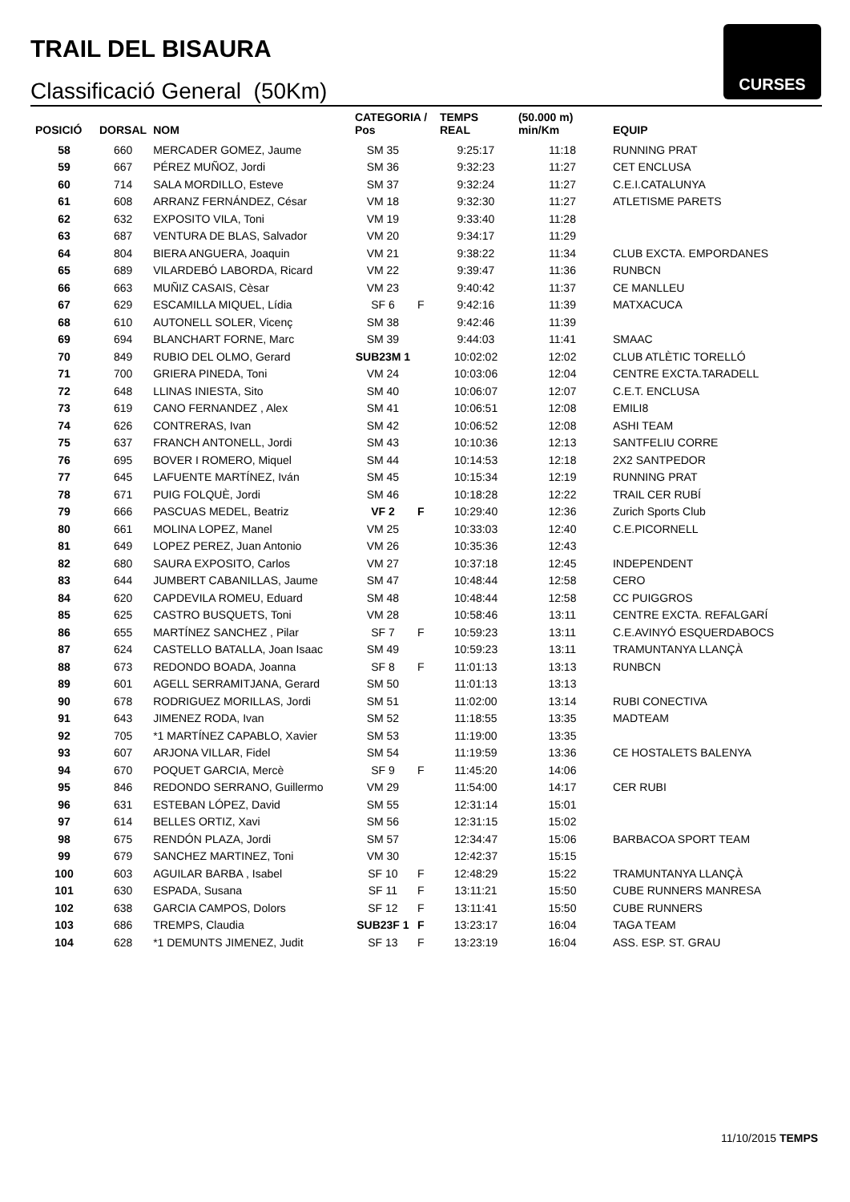TRAIL DEL BISAURA
Classificació General (50Km)
CURSES
| POSICIÓ | DORSAL | NOM | CATEGORIA / Pos | | TEMPS REAL | (50.000 m) min/Km | EQUIP |
| --- | --- | --- | --- | --- | --- | --- | --- |
| 58 | 660 | MERCADER GOMEZ, Jaume | SM 35 | | 9:25:17 | 11:18 | RUNNING PRAT |
| 59 | 667 | PÉREZ MUÑOZ, Jordi | SM 36 | | 9:32:23 | 11:27 | CET ENCLUSA |
| 60 | 714 | SALA MORDILLO, Esteve | SM 37 | | 9:32:24 | 11:27 | C.E.I.CATALUNYA |
| 61 | 608 | ARRANZ FERNÁNDEZ, César | VM 18 | | 9:32:30 | 11:27 | ATLETISME PARETS |
| 62 | 632 | EXPOSITO VILA, Toni | VM 19 | | 9:33:40 | 11:28 | |
| 63 | 687 | VENTURA DE BLAS, Salvador | VM 20 | | 9:34:17 | 11:29 | |
| 64 | 804 | BIERA ANGUERA, Joaquin | VM 21 | | 9:38:22 | 11:34 | CLUB EXCTA. EMPORDANES |
| 65 | 689 | VILARDEBÓ LABORDA, Ricard | VM 22 | | 9:39:47 | 11:36 | RUNBCN |
| 66 | 663 | MUÑIZ CASAIS, Cèsar | VM 23 | | 9:40:42 | 11:37 | CE MANLLEU |
| 67 | 629 | ESCAMILLA MIQUEL, Lídia | SF 6 | F | 9:42:16 | 11:39 | MATXACUCA |
| 68 | 610 | AUTONELL SOLER, Vicenç | SM 38 | | 9:42:46 | 11:39 | |
| 69 | 694 | BLANCHART FORNE, Marc | SM 39 | | 9:44:03 | 11:41 | SMAAC |
| 70 | 849 | RUBIO DEL OLMO, Gerard | SUB23M 1 | | 10:02:02 | 12:02 | CLUB ATLÈTIC TORELLÓ |
| 71 | 700 | GRIERA PINEDA, Toni | VM 24 | | 10:03:06 | 12:04 | CENTRE EXCTA.TARADELL |
| 72 | 648 | LLINAS INIESTA, Sito | SM 40 | | 10:06:07 | 12:07 | C.E.T. ENCLUSA |
| 73 | 619 | CANO FERNANDEZ , Alex | SM 41 | | 10:06:51 | 12:08 | EMILI8 |
| 74 | 626 | CONTRERAS, Ivan | SM 42 | | 10:06:52 | 12:08 | ASHI TEAM |
| 75 | 637 | FRANCH ANTONELL, Jordi | SM 43 | | 10:10:36 | 12:13 | SANTFELIU CORRE |
| 76 | 695 | BOVER I ROMERO, Miquel | SM 44 | | 10:14:53 | 12:18 | 2X2 SANTPEDOR |
| 77 | 645 | LAFUENTE MARTÍNEZ, Iván | SM 45 | | 10:15:34 | 12:19 | RUNNING PRAT |
| 78 | 671 | PUIG FOLQUÈ, Jordi | SM 46 | | 10:18:28 | 12:22 | TRAIL CER RUBÍ |
| 79 | 666 | PASCUAS MEDEL, Beatriz | VF 2 | F | 10:29:40 | 12:36 | Zurich Sports Club |
| 80 | 661 | MOLINA LOPEZ, Manel | VM 25 | | 10:33:03 | 12:40 | C.E.PICORNELL |
| 81 | 649 | LOPEZ PEREZ, Juan Antonio | VM 26 | | 10:35:36 | 12:43 | |
| 82 | 680 | SAURA EXPOSITO, Carlos | VM 27 | | 10:37:18 | 12:45 | INDEPENDENT |
| 83 | 644 | JUMBERT CABANILLAS, Jaume | SM 47 | | 10:48:44 | 12:58 | CERO |
| 84 | 620 | CAPDEVILA ROMEU, Eduard | SM 48 | | 10:48:44 | 12:58 | CC PUIGGROS |
| 85 | 625 | CASTRO BUSQUETS, Toni | VM 28 | | 10:58:46 | 13:11 | CENTRE EXCTA. REFALGARÍ |
| 86 | 655 | MARTÍNEZ SANCHEZ , Pilar | SF 7 | F | 10:59:23 | 13:11 | C.E.AVINYÓ ESQUERDABOCS |
| 87 | 624 | CASTELLO BATALLA, Joan Isaac | SM 49 | | 10:59:23 | 13:11 | TRAMUNTANYA LLANÇÀ |
| 88 | 673 | REDONDO BOADA, Joanna | SF 8 | F | 11:01:13 | 13:13 | RUNBCN |
| 89 | 601 | AGELL SERRAMITJANA, Gerard | SM 50 | | 11:01:13 | 13:13 | |
| 90 | 678 | RODRIGUEZ MORILLAS, Jordi | SM 51 | | 11:02:00 | 13:14 | RUBI CONECTIVA |
| 91 | 643 | JIMENEZ RODA, Ivan | SM 52 | | 11:18:55 | 13:35 | MADTEAM |
| 92 | 705 | *1 MARTÍNEZ CAPABLO, Xavier | SM 53 | | 11:19:00 | 13:35 | |
| 93 | 607 | ARJONA VILLAR, Fidel | SM 54 | | 11:19:59 | 13:36 | CE HOSTALETS BALENYA |
| 94 | 670 | POQUET GARCIA, Mercè | SF 9 | F | 11:45:20 | 14:06 | |
| 95 | 846 | REDONDO SERRANO, Guillermo | VM 29 | | 11:54:00 | 14:17 | CER RUBI |
| 96 | 631 | ESTEBAN LÓPEZ, David | SM 55 | | 12:31:14 | 15:01 | |
| 97 | 614 | BELLES ORTIZ, Xavi | SM 56 | | 12:31:15 | 15:02 | |
| 98 | 675 | RENDÓN PLAZA, Jordi | SM 57 | | 12:34:47 | 15:06 | BARBACOA SPORT TEAM |
| 99 | 679 | SANCHEZ MARTINEZ, Toni | VM 30 | | 12:42:37 | 15:15 | |
| 100 | 603 | AGUILAR BARBA , Isabel | SF 10 | F | 12:48:29 | 15:22 | TRAMUNTANYA LLANÇÀ |
| 101 | 630 | ESPADA, Susana | SF 11 | F | 13:11:21 | 15:50 | CUBE RUNNERS MANRESA |
| 102 | 638 | GARCIA CAMPOS, Dolors | SF 12 | F | 13:11:41 | 15:50 | CUBE RUNNERS |
| 103 | 686 | TREMPS, Claudia | SUB23F 1 | F | 13:23:17 | 16:04 | TAGA TEAM |
| 104 | 628 | *1 DEMUNTS JIMENEZ, Judit | SF 13 | F | 13:23:19 | 16:04 | ASS. ESP. ST. GRAU |
11/10/2015 TEMPS